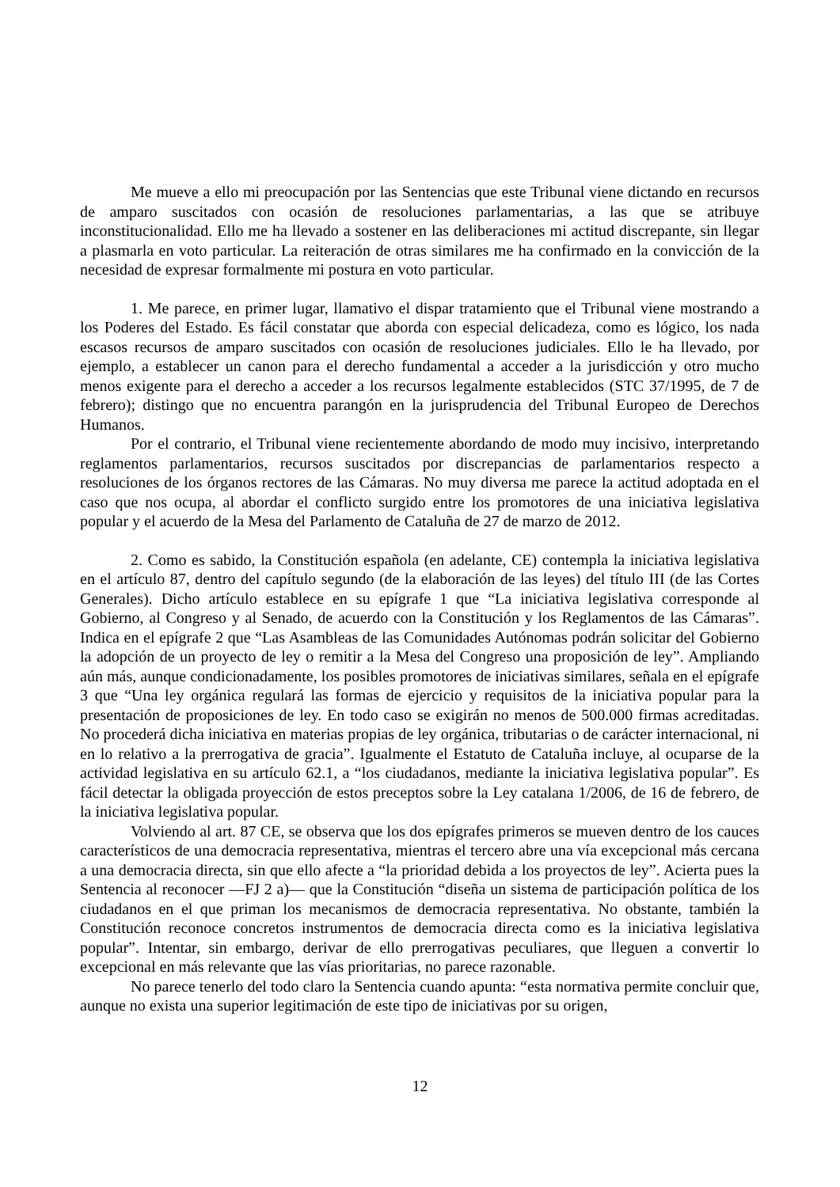Me mueve a ello mi preocupación por las Sentencias que este Tribunal viene dictando en recursos de amparo suscitados con ocasión de resoluciones parlamentarias, a las que se atribuye inconstitucionalidad. Ello me ha llevado a sostener en las deliberaciones mi actitud discrepante, sin llegar a plasmarla en voto particular. La reiteración de otras similares me ha confirmado en la convicción de la necesidad de expresar formalmente mi postura en voto particular.
1. Me parece, en primer lugar, llamativo el dispar tratamiento que el Tribunal viene mostrando a los Poderes del Estado. Es fácil constatar que aborda con especial delicadeza, como es lógico, los nada escasos recursos de amparo suscitados con ocasión de resoluciones judiciales. Ello le ha llevado, por ejemplo, a establecer un canon para el derecho fundamental a acceder a la jurisdicción y otro mucho menos exigente para el derecho a acceder a los recursos legalmente establecidos (STC 37/1995, de 7 de febrero); distingo que no encuentra parangón en la jurisprudencia del Tribunal Europeo de Derechos Humanos.
Por el contrario, el Tribunal viene recientemente abordando de modo muy incisivo, interpretando reglamentos parlamentarios, recursos suscitados por discrepancias de parlamentarios respecto a resoluciones de los órganos rectores de las Cámaras. No muy diversa me parece la actitud adoptada en el caso que nos ocupa, al abordar el conflicto surgido entre los promotores de una iniciativa legislativa popular y el acuerdo de la Mesa del Parlamento de Cataluña de 27 de marzo de 2012.
2. Como es sabido, la Constitución española (en adelante, CE) contempla la iniciativa legislativa en el artículo 87, dentro del capítulo segundo (de la elaboración de las leyes) del título III (de las Cortes Generales). Dicho artículo establece en su epígrafe 1 que “La iniciativa legislativa corresponde al Gobierno, al Congreso y al Senado, de acuerdo con la Constitución y los Reglamentos de las Cámaras”. Indica en el epígrafe 2 que “Las Asambleas de las Comunidades Autónomas podrán solicitar del Gobierno la adopción de un proyecto de ley o remitir a la Mesa del Congreso una proposición de ley”. Ampliando aún más, aunque condicionadamente, los posibles promotores de iniciativas similares, señala en el epígrafe 3 que “Una ley orgánica regulará las formas de ejercicio y requisitos de la iniciativa popular para la presentación de proposiciones de ley. En todo caso se exigirán no menos de 500.000 firmas acreditadas. No procederá dicha iniciativa en materias propias de ley orgánica, tributarias o de carácter internacional, ni en lo relativo a la prerrogativa de gracia”. Igualmente el Estatuto de Cataluña incluye, al ocuparse de la actividad legislativa en su artículo 62.1, a “los ciudadanos, mediante la iniciativa legislativa popular”. Es fácil detectar la obligada proyección de estos preceptos sobre la Ley catalana 1/2006, de 16 de febrero, de la iniciativa legislativa popular.
Volviendo al art. 87 CE, se observa que los dos epígrafes primeros se mueven dentro de los cauces característicos de una democracia representativa, mientras el tercero abre una vía excepcional más cercana a una democracia directa, sin que ello afecte a “la prioridad debida a los proyectos de ley”. Acierta pues la Sentencia al reconocer —FJ 2 a)— que la Constitución “diseña un sistema de participación política de los ciudadanos en el que priman los mecanismos de democracia representativa. No obstante, también la Constitución reconoce concretos instrumentos de democracia directa como es la iniciativa legislativa popular”. Intentar, sin embargo, derivar de ello prerrogativas peculiares, que lleguen a convertir lo excepcional en más relevante que las vías prioritarias, no parece razonable.
No parece tenerlo del todo claro la Sentencia cuando apunta: “esta normativa permite concluir que, aunque no exista una superior legitimación de este tipo de iniciativas por su origen,
12